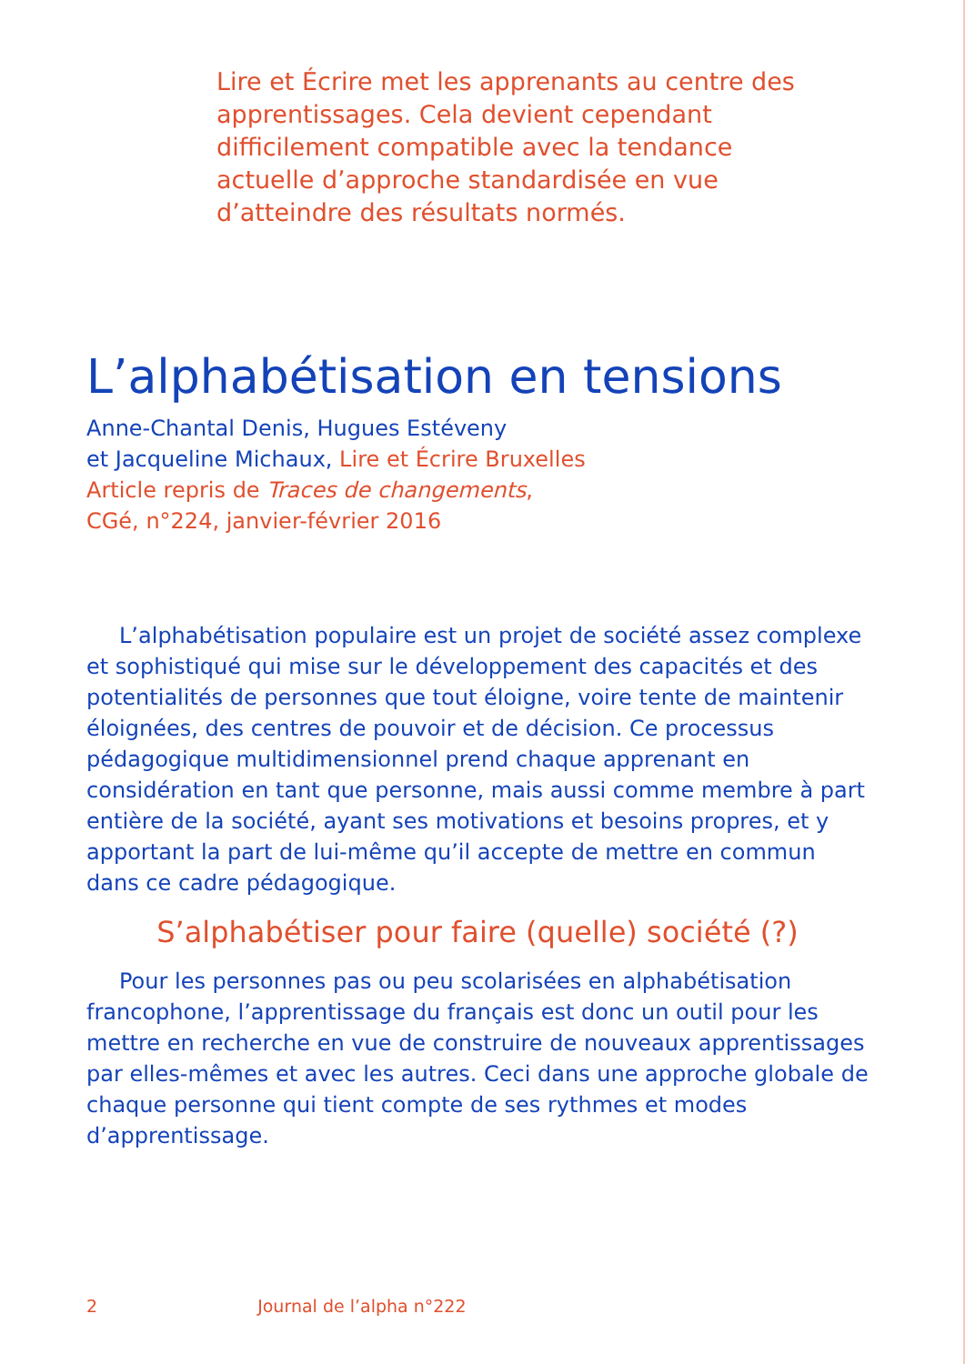Lire et Écrire met les apprenants au centre des apprentissages. Cela devient cependant difficilement compatible avec la tendance actuelle d’approche standardisée en vue d’atteindre des résultats normés.
L’alphabétisation en tensions
Anne-Chantal Denis, Hugues Estéveny
et Jacqueline Michaux, Lire et Écrire Bruxelles
Article repris de Traces de changements,
CGé, n°224, janvier-février 2016
L’alphabétisation populaire est un projet de société assez complexe et sophistiqué qui mise sur le développement des capacités et des potentialités de personnes que tout éloigne, voire tente de maintenir éloignées, des centres de pouvoir et de décision. Ce processus pédagogique multidimensionnel prend chaque apprenant en considération en tant que personne, mais aussi comme membre à part entière de la société, ayant ses motivations et besoins propres, et y apportant la part de lui-même qu’il accepte de mettre en commun dans ce cadre pédagogique.
S’alphabétiser pour faire (quelle) société (?)
Pour les personnes pas ou peu scolarisées en alphabétisation francophone, l’apprentissage du français est donc un outil pour les mettre en recherche en vue de construire de nouveaux apprentissages par elles-mêmes et avec les autres. Ceci dans une approche globale de chaque personne qui tient compte de ses rythmes et modes d’apprentissage.
2 Journal de l’alpha n°222